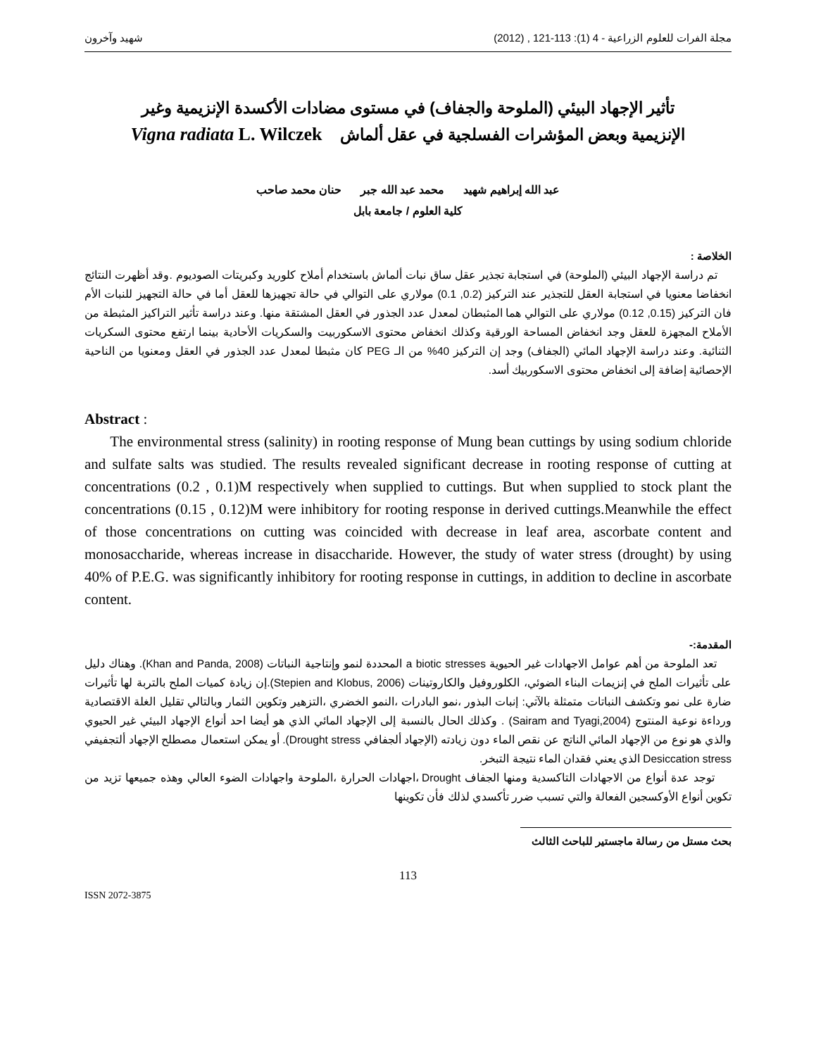مجلة الفرات للعلوم الزراعية - 4 (1): 113-121 , (2012) شهيد وآخرون
تأثير الإجهاد البيئي (الملوحة والجفاف) في مستوى مضادات الأكسدة الإنزيمية وغير
الإنزيمية وبعض المؤشرات الفسلجية في عقل ألماش Vigna radiata L. Wilczek
عبد الله إبراهيم شهيد محمد عبد الله جبر حنان محمد صاحب
كلية العلوم / جامعة بابل
الخلاصة :
تم دراسة الإجهاد البيئي (الملوحة) في استجابة تجذير عقل ساق نبات ألماش باستخدام أملاح كلوريد وكبريتات الصوديوم .وقد أظهرت النتائج انخفاضا معنويا في استجابة العقل للتجذير عند التركيز (0.2, 0.1) مولاري على التوالي في حالة تجهيزها للعقل أما في حالة التجهيز للنبات الأم فان التركيز (0.15, 0.12) مولاري على التوالي هما المثبطان لمعدل عدد الجذور في العقل المشتقة منها. وعند دراسة تأثير التراكيز المثبطة من الأملاح المجهزة للعقل وجد انخفاض المساحة الورقية وكذلك انخفاض محتوى الاسكوربيت والسكريات الأحادية بينما ارتفع محتوى السكريات الثنائية. وعند دراسة الإجهاد المائي (الجفاف) وجد إن التركيز 40% من الـ PEG كان مثبطا لمعدل عدد الجذور في العقل ومعنويا من الناحية الإحصائية إضافة إلى انخفاض محتوى الاسكوربيك أسد.
Abstract :
The environmental stress (salinity) in rooting response of Mung bean cuttings by using sodium chloride and sulfate salts was studied. The results revealed significant decrease in rooting response of cutting at concentrations (0.2 , 0.1)M respectively when supplied to cuttings. But when supplied to stock plant the concentrations (0.15 , 0.12)M were inhibitory for rooting response in derived cuttings.Meanwhile the effect of those concentrations on cutting was coincided with decrease in leaf area, ascorbate content and monosaccharide, whereas increase in disaccharide. However, the study of water stress (drought) by using 40% of P.E.G. was significantly inhibitory for rooting response in cuttings, in addition to decline in ascorbate content.
المقدمة:-
تعد الملوحة من أهم عوامل الاجهادات غير الحيوية a biotic stresses المحددة لنمو وإنتاجية النباتات (Khan and Panda, 2008). وهناك دليل على تأثيرات الملح في إنزيمات البناء الضوئي، الكلوروفيل والكاروتينات (Stepien and Klobus, 2006).إن زيادة كميات الملح بالتربة لها تأثيرات ضارة على نمو وتكشف النباتات متمثلة بالآتي: إنبات البذور ،نمو البادرات ،النمو الخضري ،التزهير وتكوين الثمار وبالتالي تقليل الغلة الاقتصادية ورداءة نوعية المنتوج (Sairam and Tyagi,2004) . وكذلك الحال بالنسبة إلى الإجهاد المائي الذي هو أيضا احد أنواع الإجهاد البيئي غير الحيوي والذي هو نوع من الإجهاد المائي الناتج عن نقص الماء دون زيادته (الإجهاد ألجفافي Drought stress). أو يمكن استعمال مصطلح الإجهاد ألتجفيفي Desiccation stress الذي يعني فقدان الماء نتيجة التبخر.
توجد عدة أنواع من الاجهادات التاكسدية ومنها الجفاف Drought ،اجهادات الحرارة ،الملوحة واجهادات الضوء العالي وهذه جميعها تزيد من تكوين أنواع الأوكسجين الفعالة والتي تسبب ضرر تأكسدي لذلك فأن تكوينها
بحث مستل من رسالة ماجستير للباحث الثالث
113
ISSN 2072-3875